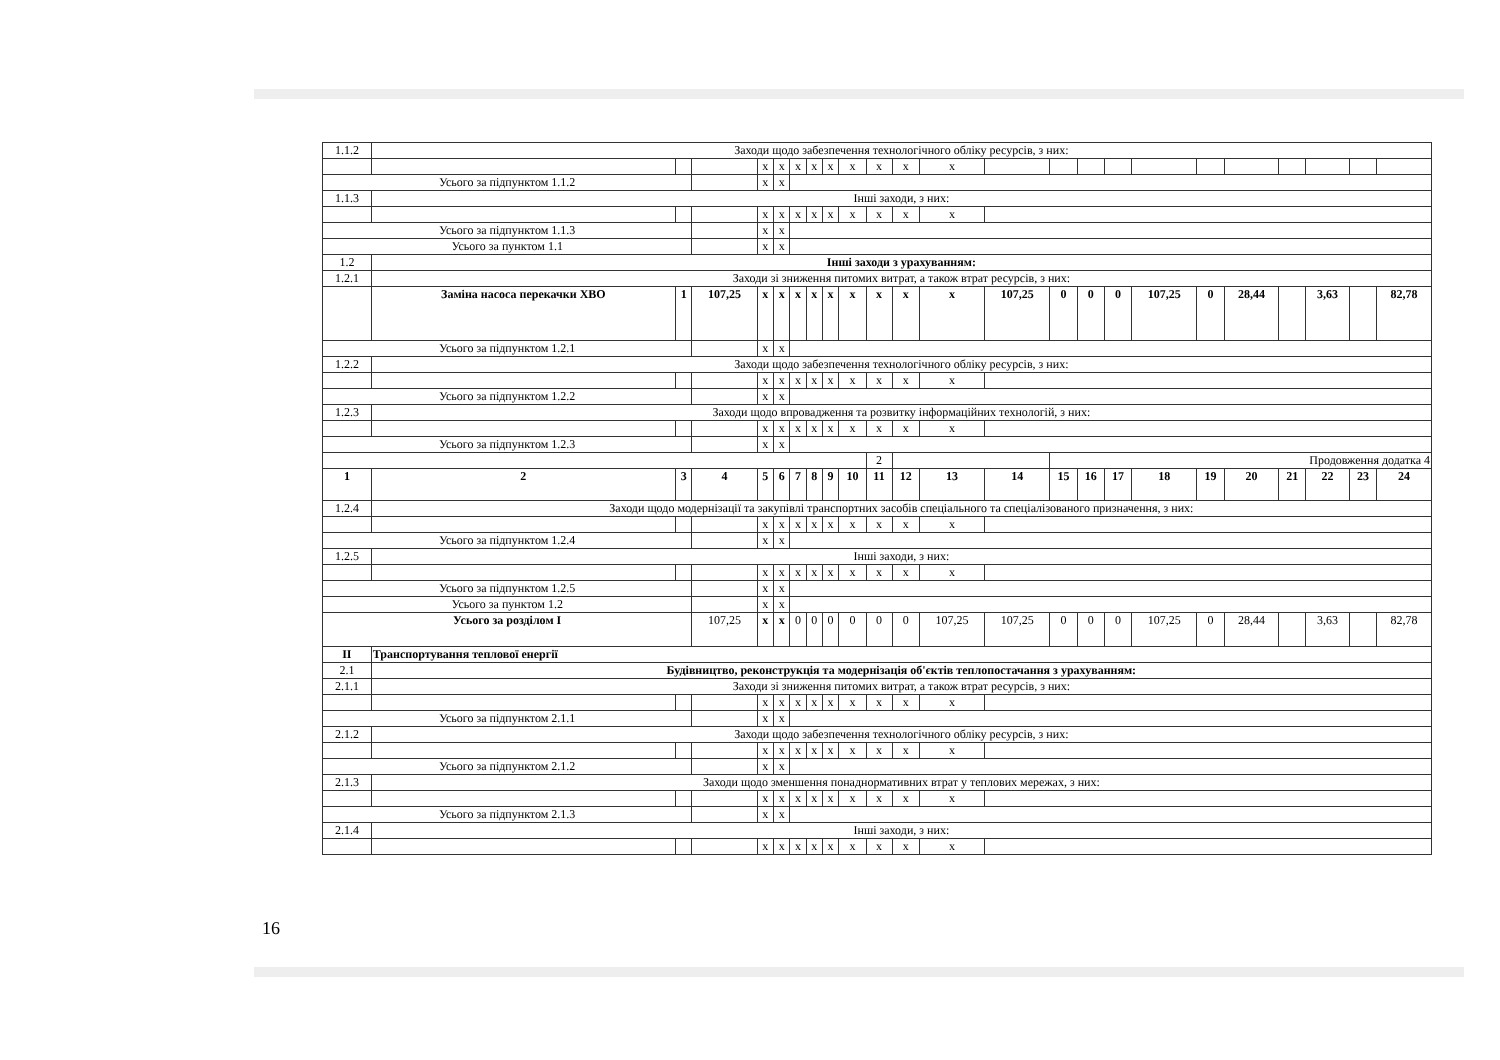| 1.1.2 | Заходи щодо забезпечення технологічного обліку ресурсів, з них: | | | | | | | | | | | | | | | | | | | | | | |
| | | | | х | х | х | х | х | х | х | х | х | | | | | | | | | | | |
| Усього за підпунктом 1.1.2 | | | | х | х | | | | | | | | | | | | | | | | | | |
| 1.1.3 | Інші заходи, з них: | | | | | | | | | | | | | | | | | | | | | | |
| | | | | х | х | х | х | х | х | х | х | х | | | | | | | | | | | |
| Усього за підпунктом 1.1.3 | | | | х | х | | | | | | | | | | | | | | | | | | |
| Усього за пунктом 1.1 | | | | х | х | | | | | | | | | | | | | | | | | | |
| 1.2 | Інші заходи з урахуванням: | | | | | | | | | | | | | | | | | | | | | | |
| 1.2.1 | Заходи зі зниження питомих витрат, а також втрат ресурсів, з них: | | | | | | | | | | | | | | | | | | | | | | |
| | Заміна насоса перекачки ХВО | 1 | 107,25 | х | х | х | х | х | х | х | х | х | 107,25 | 0 | 0 | 0 | 107,25 | 0 | 28,44 | | 3,63 | | 82,78 |
| Усього за підпунктом 1.2.1 | | | | х | х | | | | | | | | | | | | | | | | | | |
| 1.2.2 | Заходи щодо забезпечення технологічного обліку ресурсів, з них: | | | | | | | | | | | | | | | | | | | | | | |
| | | | | х | х | х | х | х | х | х | х | х | | | | | | | | | | | |
| Усього за підпунктом 1.2.2 | | | | х | х | | | | | | | | | | | | | | | | | | |
| 1.2.3 | Заходи щодо впровадження та розвитку інформаційних технологій, з них: | | | | | | | | | | | | | | | | | | | | | | |
| | | | | х | х | х | х | х | х | х | х | х | | | | | | | | | | | |
| Усього за підпунктом 1.2.3 | | | | х | х | | | | | | | | | | | | | | | | | | |
| | | | | | | | | | | 2 | | | | Продовження додатка 4 | | | | | | | | | |
| 1 | 2 | 3 | 4 | 5 | 6 | 7 | 8 | 9 | 10 | 11 | 12 | 13 | 14 | 15 | 16 | 17 | 18 | 19 | 20 | 21 | 22 | 23 | 24 |
| 1.2.4 | Заходи щодо модернізації та закупівлі транспортних засобів спеціального та спеціалізованого призначення, з них: | | | | | | | | | | | | | | | | | | | | | | |
| | | | | х | х | х | х | х | х | х | х | х | | | | | | | | | | | |
| Усього за підпунктом 1.2.4 | | | | х | х | | | | | | | | | | | | | | | | | | |
| 1.2.5 | Інші заходи, з них: | | | | | | | | | | | | | | | | | | | | | | |
| | | | | х | х | х | х | х | х | х | х | х | | | | | | | | | | | |
| Усього за підпунктом 1.2.5 | | | | х | х | | | | | | | | | | | | | | | | | | |
| Усього за пунктом 1.2 | | | | х | х | | | | | | | | | | | | | | | | | | |
| Усього за розділом І | | | 107,25 | х | х | 0 | 0 | 0 | 0 | 0 | 0 | 107,25 | 107,25 | 0 | 0 | 0 | 107,25 | 0 | 28,44 | | 3,63 | | 82,78 |
| ІІ | Транспортування теплової енергії | | | | | | | | | | | | | | | | | | | | | | |
| 2.1 | Будівництво, реконструкція та модернізація об'єктів теплопостачання з урахуванням: | | | | | | | | | | | | | | | | | | | | | | |
| 2.1.1 | Заходи зі зниження питомих витрат, а також втрат ресурсів, з них: | | | | | | | | | | | | | | | | | | | | | | |
| | | | | х | х | х | х | х | х | х | х | х | | | | | | | | | | | |
| Усього за підпунктом 2.1.1 | | | | х | х | | | | | | | | | | | | | | | | | | |
| 2.1.2 | Заходи щодо забезпечення технологічного обліку ресурсів, з них: | | | | | | | | | | | | | | | | | | | | | | |
| | | | | х | х | х | х | х | х | х | х | х | | | | | | | | | | | |
| Усього за підпунктом 2.1.2 | | | | х | х | | | | | | | | | | | | | | | | | | |
| 2.1.3 | Заходи щодо зменшення понаднормативних втрат у теплових мережах, з них: | | | | | | | | | | | | | | | | | | | | | | |
| | | | | х | х | х | х | х | х | х | х | х | | | | | | | | | | | |
| Усього за підпунктом 2.1.3 | | | | х | х | | | | | | | | | | | | | | | | | | |
| 2.1.4 | Інші заходи, з них: | | | | | | | | | | | | | | | | | | | | | | |
| | | | | х | х | х | х | х | х | х | х | х | | | | | | | | | | | |
16